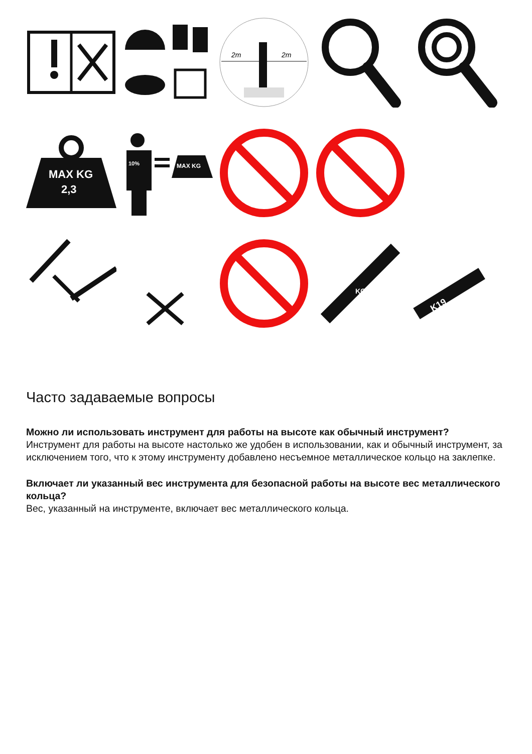2m
2m
MAX KG
2,3
10%
MAX KG
KG
K19
Часто задаваемые вопросы
Можно ли использовать инструмент для работы на высоте как обычный инструмент?
Инструмент для работы на высоте настолько же удобен в использовании, как и обычный инструмент, за исключением того, что к этому инструменту добавлено несъемное металлическое кольцо на заклепке.
Включает ли указанный вес инструмента для безопасной работы на высоте вес металлического кольца?
Вес, указанный на инструменте, включает вес металлического кольца.